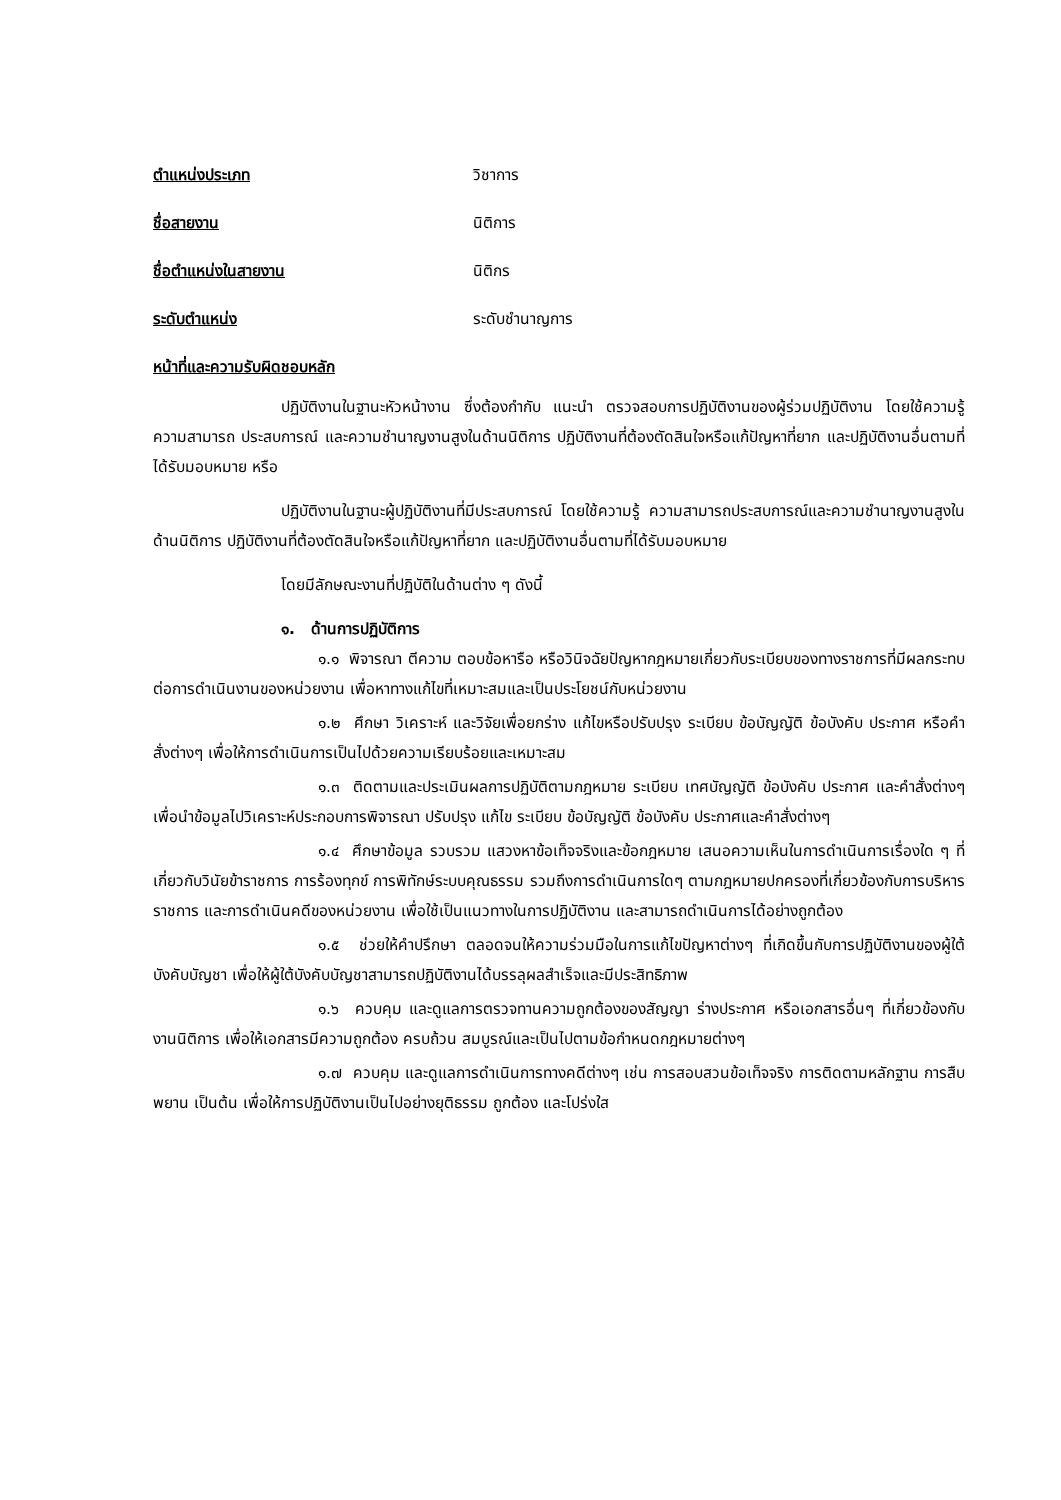ตำแหน่งประเภท วิชาการ
ชื่อสายงาน นิติการ
ชื่อตำแหน่งในสายงาน นิติกร
ระดับตำแหน่ง ระดับชำนาญการ
หน้าที่และความรับผิดชอบหลัก
ปฏิบัติงานในฐานะหัวหน้างาน ซึ่งต้องกำกับ แนะนำ ตรวจสอบการปฏิบัติงานของผู้ร่วมปฏิบัติงาน โดยใช้ความรู้ ความสามารถ ประสบการณ์ และความชำนาญงานสูงในด้านนิติการ ปฏิบัติงานที่ต้องตัดสินใจหรือแก้ปัญหาที่ยาก และปฏิบัติงานอื่นตามที่ได้รับมอบหมาย หรือ
ปฏิบัติงานในฐานะผู้ปฏิบัติงานที่มีประสบการณ์ โดยใช้ความรู้ ความสามารถประสบการณ์และความชำนาญงานสูงในด้านนิติการ ปฏิบัติงานที่ต้องตัดสินใจหรือแก้ปัญหาที่ยาก และปฏิบัติงานอื่นตามที่ได้รับมอบหมาย
โดยมีลักษณะงานที่ปฏิบัติในด้านต่าง ๆ ดังนี้
๑. ด้านการปฏิบัติการ
๑.๑ พิจารณา ตีความ ตอบข้อหารือ หรือวินิจฉัยปัญหากฎหมายเกี่ยวกับระเบียบของทางราชการที่มีผลกระทบต่อการดำเนินงานของหน่วยงาน เพื่อหาทางแก้ไขที่เหมาะสมและเป็นประโยชน์กับหน่วยงาน
๑.๒ ศึกษา วิเคราะห์ และวิจัยเพื่อยกร่าง แก้ไขหรือปรับปรุง ระเบียบ ข้อบัญญัติ ข้อบังคับ ประกาศ หรือคำสั่งต่างๆ เพื่อให้การดำเนินการเป็นไปด้วยความเรียบร้อยและเหมาะสม
๑.๓ ติดตามและประเมินผลการปฏิบัติตามกฎหมาย ระเบียบ เทศบัญญัติ ข้อบังคับ ประกาศ และคำสั่งต่างๆ เพื่อนำข้อมูลไปวิเคราะห์ประกอบการพิจารณา ปรับปรุง แก้ไข ระเบียบ ข้อบัญญัติ ข้อบังคับ ประกาศและคำสั่งต่างๆ
๑.๔ ศึกษาข้อมูล รวบรวม แสวงหาข้อเท็จจริงและข้อกฎหมาย เสนอความเห็นในการดำเนินการเรื่องใด ๆ ที่เกี่ยวกับวินัยข้าราชการ การร้องทุกข์ การพิทักษ์ระบบคุณธรรม รวมถึงการดำเนินการใดๆ ตามกฎหมายปกครองที่เกี่ยวข้องกับการบริหารราชการ และการดำเนินคดีของหน่วยงาน เพื่อใช้เป็นแนวทางในการปฏิบัติงาน และสามารถดำเนินการได้อย่างถูกต้อง
๑.๕ ช่วยให้คำปรึกษา ตลอดจนให้ความร่วมมือในการแก้ไขปัญหาต่างๆ ที่เกิดขึ้นกับการปฏิบัติงานของผู้ใต้บังคับบัญชา เพื่อให้ผู้ใต้บังคับบัญชาสามารถปฏิบัติงานได้บรรลุผลสำเร็จและมีประสิทธิภาพ
๑.๖ ควบคุม และดูแลการตรวจทานความถูกต้องของสัญญา ร่างประกาศ หรือเอกสารอื่นๆ ที่เกี่ยวข้องกับงานนิติการ เพื่อให้เอกสารมีความถูกต้อง ครบถ้วน สมบูรณ์และเป็นไปตามข้อกำหนดกฎหมายต่างๆ
๑.๗ ควบคุม และดูแลการดำเนินการทางคดีต่างๆ เช่น การสอบสวนข้อเท็จจริง การติดตามหลักฐาน การสืบพยาน เป็นต้น เพื่อให้การปฏิบัติงานเป็นไปอย่างยุติธรรม ถูกต้อง และโปร่งใส